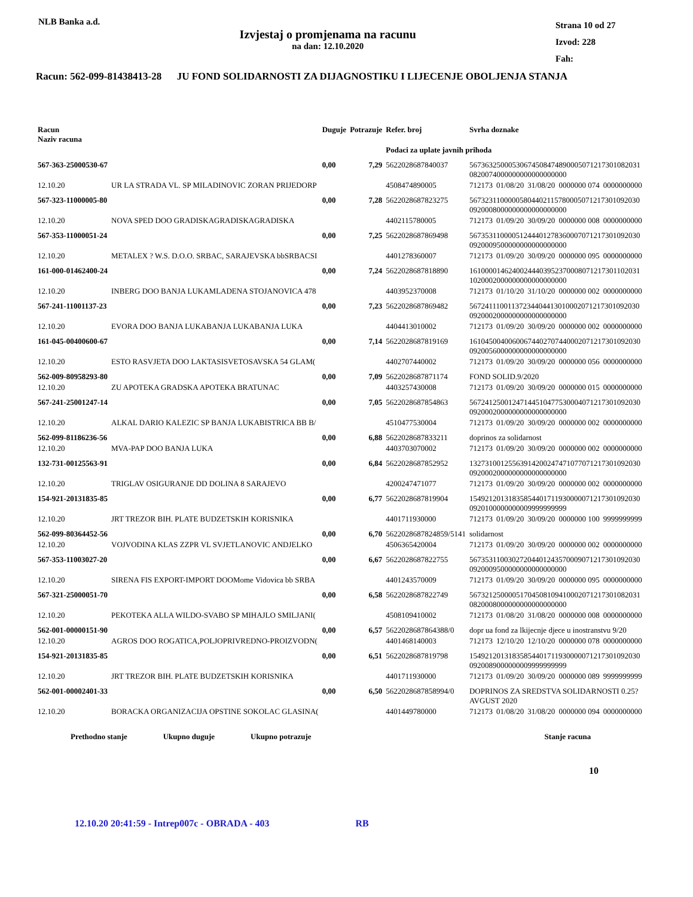NLB Banka a.d.
Izvjestaj o promjenama na racunu
na dan: 12.10.2020
Strana 10 od 27
Izvod: 228
Fah:
Racun: 562-099-81438413-28 JU FOND SOLIDARNOSTI ZA DIJAGNOSTIKU I LIJECENJE OBOLJENJA STANJA
| Racun Naziv racuna | | Duguje | Potrazuje | Refer. broj | Svrha doznake | | | | |
| --- | --- | --- | --- | --- | --- | --- | --- | --- | --- |
| | | | | Podaci za uplate javnih prihoda | | | | | |
| 567-363-25000530-67 | | 0,00 | 7,29 | 5622028687840037 | 56736325000530674508474890005071217301082031 0820074000000000000000000 | | | | |
| 12.10.20 | UR LA STRADA VL. SP MILADINOVIC ZORAN PRIJEDORP | | | 4508474890005 | 712173 | 01/08/20 | 31/08/20 | 0000000 074 | 0000000000 |
| 567-323-11000005-80 | | 0,00 | 7,28 | 5622028687823275 | 56732311000005804402115780005071217301092030 0920008000000000000000000 | | | | |
| 12.10.20 | NOVA SPED DOO GRADISKAGRADISKAGRADISKA | | | 4402115780005 | 712173 | 01/09/20 | 30/09/20 | 0000000 008 | 0000000000 |
| 567-353-11000051-24 | | 0,00 | 7,25 | 5622028687869498 | 56735311000051244401278360007071217301092030 0920009500000000000000000 | | | | |
| 12.10.20 | METALEX ? W.S. D.O.O. SRBAC, SARAJEVSKA bbSRBACSI | | | 4401278360007 | 712173 | 01/09/20 | 30/09/20 | 0000000 095 | 0000000000 |
| 161-000-01462400-24 | | 0,00 | 7,24 | 5622028687818890 | 16100001462400244403952370008071217301102031 1020002000000000000000000 | | | | |
| 12.10.20 | INBERG DOO BANJA LUKAMLADENA STOJANOVICA 478 | | | 4403952370008 | 712173 | 01/10/20 | 31/10/20 | 0000000 002 | 0000000000 |
| 567-241-11001137-23 | | 0,00 | 7,23 | 5622028687869482 | 56724111001137234404413010002071217301092030 0920002000000000000000000 | | | | |
| 12.10.20 | EVORA DOO BANJA LUKABANJA LUKABANJA LUKA | | | 4404413010002 | 712173 | 01/09/20 | 30/09/20 | 0000000 002 | 0000000000 |
| 161-045-00400600-67 | | 0,00 | 7,14 | 5622028687819169 | 16104500400600674402707440002071217301092030 0920056000000000000000000 | | | | |
| 12.10.20 | ESTO RASVJETA DOO LAKTASISVETOSAVSKA 54 GLAM( | | | 4402707440002 | 712173 | 01/09/20 | 30/09/20 | 0000000 056 | 0000000000 |
| 562-009-80958293-80 | | 0,00 | 7,09 | 5622028687871174 | FOND SOLID.9/2020 | | | | |
| 12.10.20 | ZU APOTEKA GRADSKA APOTEKA BRATUNAC | | | 4403257430008 | 712173 | 01/09/20 | 30/09/20 | 0000000 015 | 0000000000 |
| 567-241-25001247-14 | | 0,00 | 7,05 | 5622028687854863 | 56724125001247144510477530004071217301092030 0920002000000000000000000 | | | | |
| 12.10.20 | ALKAL DARIO KALEZIC SP BANJA LUKABISTRICA BB B/ | | | 4510477530004 | 712173 | 01/09/20 | 30/09/20 | 0000000 002 | 0000000000 |
| 562-099-81186236-56 | | 0,00 | 6,88 | 5622028687833211 | doprinos za solidarnost | | | | |
| 12.10.20 | MVA-PAP DOO BANJA LUKA | | | 4403703070002 | 712173 | 01/09/20 | 30/09/20 | 0000000 002 | 0000000000 |
| 132-731-00125563-91 | | 0,00 | 6,84 | 5622028687852952 | 13273100125563914200247471077071217301092030 0920002000000000000000000 | | | | |
| 12.10.20 | TRIGLAV OSIGURANJE DD DOLINA 8 SARAJEVO | | | 4200247471077 | 712173 | 01/09/20 | 30/09/20 | 0000000 002 | 0000000000 |
| 154-921-20131835-85 | | 0,00 | 6,77 | 5622028687819904 | 15492120131835854401711930000071217301092030 0920100000000009999999999 | | | | |
| 12.10.20 | JRT TREZOR BIH. PLATE BUDZETSKIH KORISNIKA | | | 4401711930000 | 712173 | 01/09/20 | 30/09/20 | 0000000 100 | 9999999999 |
| 562-099-80364452-56 | | 0,00 | 6,70 | 5622028687824859/5141 | solidarnost | | | | |
| 12.10.20 | VOJVODINA KLAS ZZPR VL SVJETLANOVIC ANDJELKO | | | 4506365420004 | 712173 | 01/09/20 | 30/09/20 | 0000000 002 | 0000000000 |
| 567-353-11003027-20 | | 0,00 | 6,67 | 5622028687822755 | 56735311003027204401243570009071217301092030 0920009500000000000000000 | | | | |
| 12.10.20 | SIRENA FIS EXPORT-IMPORT DOOMome Vidovica bb SRBA | | | 4401243570009 | 712173 | 01/09/20 | 30/09/20 | 0000000 095 | 0000000000 |
| 567-321-25000051-70 | | 0,00 | 6,58 | 5622028687822749 | 56732125000051704508109410002071217301082031 0820008000000000000000000 | | | | |
| 12.10.20 | PEKOTEKA ALLA WILDO-SVABO SP MIHAJLO SMILJANI( | | | 4508109410002 | 712173 | 01/08/20 | 31/08/20 | 0000000 008 | 0000000000 |
| 562-001-00000151-90 | | 0,00 | 6,57 | 5622028687864388/0 | dopr ua fond za lkijecnje djece u inostranstvu 9/20 | | | | |
| 12.10.20 | AGROS DOO ROGATICA,POLJOPRIVREDNO-PROIZVODN( | | | 4401468140003 | 712173 | 12/10/20 | 12/10/20 | 0000000 078 | 0000000000 |
| 154-921-20131835-85 | | 0,00 | 6,51 | 5622028687819798 | 15492120131835854401711930000071217301092030 0920089000000009999999999 | | | | |
| 12.10.20 | JRT TREZOR BIH. PLATE BUDZETSKIH KORISNIKA | | | 4401711930000 | 712173 | 01/09/20 | 30/09/20 | 0000000 089 | 9999999999 |
| 562-001-00002401-33 | | 0,00 | 6,50 | 5622028687858994/0 | DOPRINOS ZA SREDSTVA SOLIDARNOSTI 0.25? AVGUST 2020 | | | | |
| 12.10.20 | BORACKA ORGANIZACIJA OPSTINE SOKOLAC GLASINA( | | | 4401449780000 | 712173 | 01/08/20 | 31/08/20 | 0000000 094 | 0000000000 |
Prethodno stanje Ukupno duguje Ukupno potrazuje Stanje racuna
10
12.10.20 20:41:59 - Intrep007c - OBRADA - 403 RB